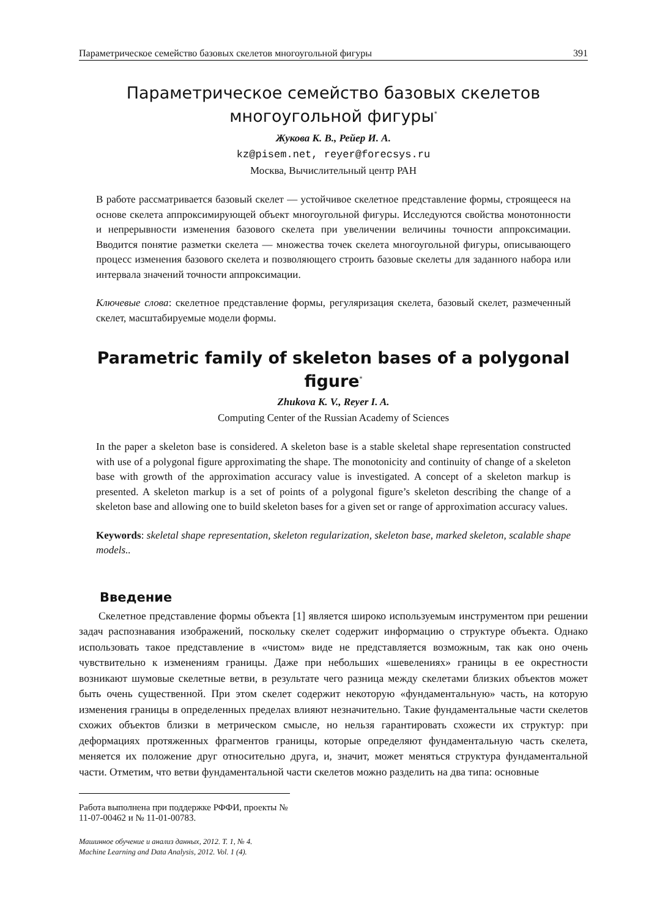Параметрическое семейство базовых скелетов многоугольной фигуры 391
Параметрическое семейство базовых скелетов
многоугольной фигуры<sup>*</sup>
Жукова К. В., Рейер И. А.
kz@pisem.net, reyer@forecsys.ru
Москва, Вычислительный центр РАН
В работе рассматривается базовый скелет — устойчивое скелетное представление формы, строящееся на основе скелета аппроксимирующей объект многоугольной фигуры. Исследуются свойства монотонности и непрерывности изменения базового скелета при увеличении величины точности аппроксимации. Вводится понятие разметки скелета — множества точек скелета многоугольной фигуры, описывающего процесс изменения базового скелета и позволяющего строить базовые скелеты для заданного набора или интервала значений точности аппроксимации.
Ключевые слова: скелетное представление формы, регуляризация скелета, базовый скелет, размеченный скелет, масштабируемые модели формы.
Parametric family of skeleton bases of a polygonal figure<sup>*</sup>
Zhukova K. V., Reyer I. A.
Computing Center of the Russian Academy of Sciences
In the paper a skeleton base is considered. A skeleton base is a stable skeletal shape representation constructed with use of a polygonal figure approximating the shape. The monotonicity and continuity of change of a skeleton base with growth of the approximation accuracy value is investigated. A concept of a skeleton markup is presented. A skeleton markup is a set of points of a polygonal figure’s skeleton describing the change of a skeleton base and allowing one to build skeleton bases for a given set or range of approximation accuracy values.
Keywords: skeletal shape representation, skeleton regularization, skeleton base, marked skeleton, scalable shape models..
Введение
Скелетное представление формы объекта [1] является широко используемым инструментом при решении задач распознавания изображений, поскольку скелет содержит информацию о структуре объекта. Однако использовать такое представление в «чистом» виде не представляется возможным, так как оно очень чувствительно к изменениям границы. Даже при небольших «шевелениях» границы в ее окрестности возникают шумовые скелетные ветви, в результате чего разница между скелетами близких объектов может быть очень существенной. При этом скелет содержит некоторую «фундаментальную» часть, на которую изменения границы в определенных пределах влияют незначительно. Такие фундаментальные части скелетов схожих объектов близки в метрическом смысле, но нельзя гарантировать схожести их структур: при деформациях протяженных фрагментов границы, которые определяют фундаментальную часть скелета, меняется их положение друг относительно друга, и, значит, может меняться структура фундаментальной части. Отметим, что ветви фундаментальной части скелетов можно разделить на два типа: основные
Работа выполнена при поддержке РФФИ, проекты № 11-07-00462 и № 11-01-00783.
Машинное обучение и анализ данных, 2012. Т. 1, № 4.
Machine Learning and Data Analysis, 2012. Vol. 1 (4).